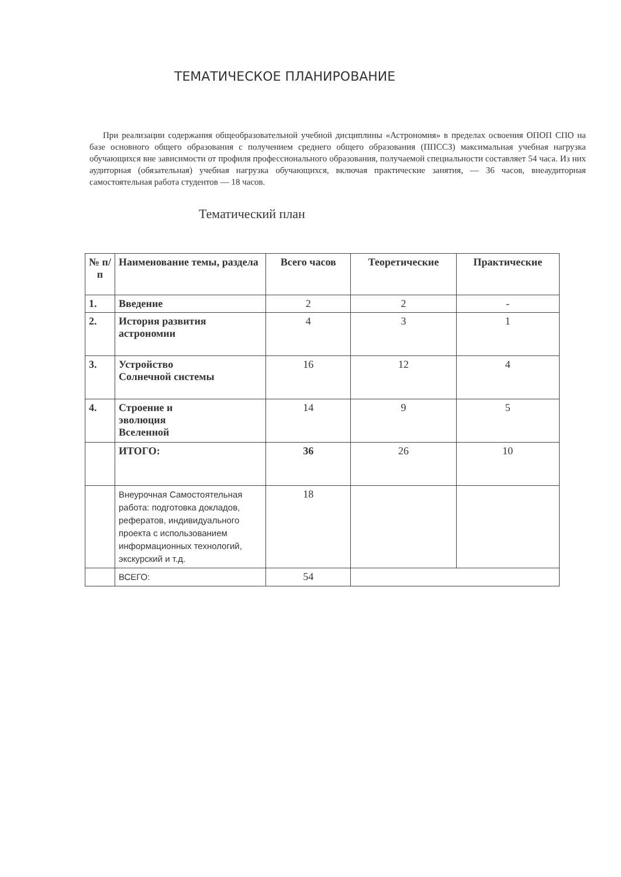ТЕМАТИЧЕСКОЕ ПЛАНИРОВАНИЕ
При реализации содержания общеобразовательной учебной дисциплины «Астрономия» в пределах освоения ОПОП СПО на базе основного общего образования с получением среднего общего образования (ППССЗ) максимальная учебная нагрузка обучающихся вне зависимости от профиля профессионального образования, получаемой специальности составляет 54 часа. Из них аудиторная (обязательная) учебная нагрузка обучающихся, включая практические занятия, — 36 часов, внеаудиторная самостоятельная работа студентов — 18 часов.
Тематический план
| № п/п | Наименование темы, раздела | Всего часов | Теоретические | Практические |
| --- | --- | --- | --- | --- |
| 1. | Введение | 2 | 2 | - |
| 2. | История развития астрономии | 4 | 3 | 1 |
| 3. | Устройство Солнечной системы | 16 | 12 | 4 |
| 4. | Строение и эволюция Вселенной | 14 | 9 | 5 |
| | ИТОГО: | 36 | 26 | 10 |
| | Внеурочная Самостоятельная работа: подготовка докладов, рефератов, индивидуального проекта с использованием информационных технологий, экскурский и т.д. | 18 | | |
| | ВСЕГО: | 54 | | |